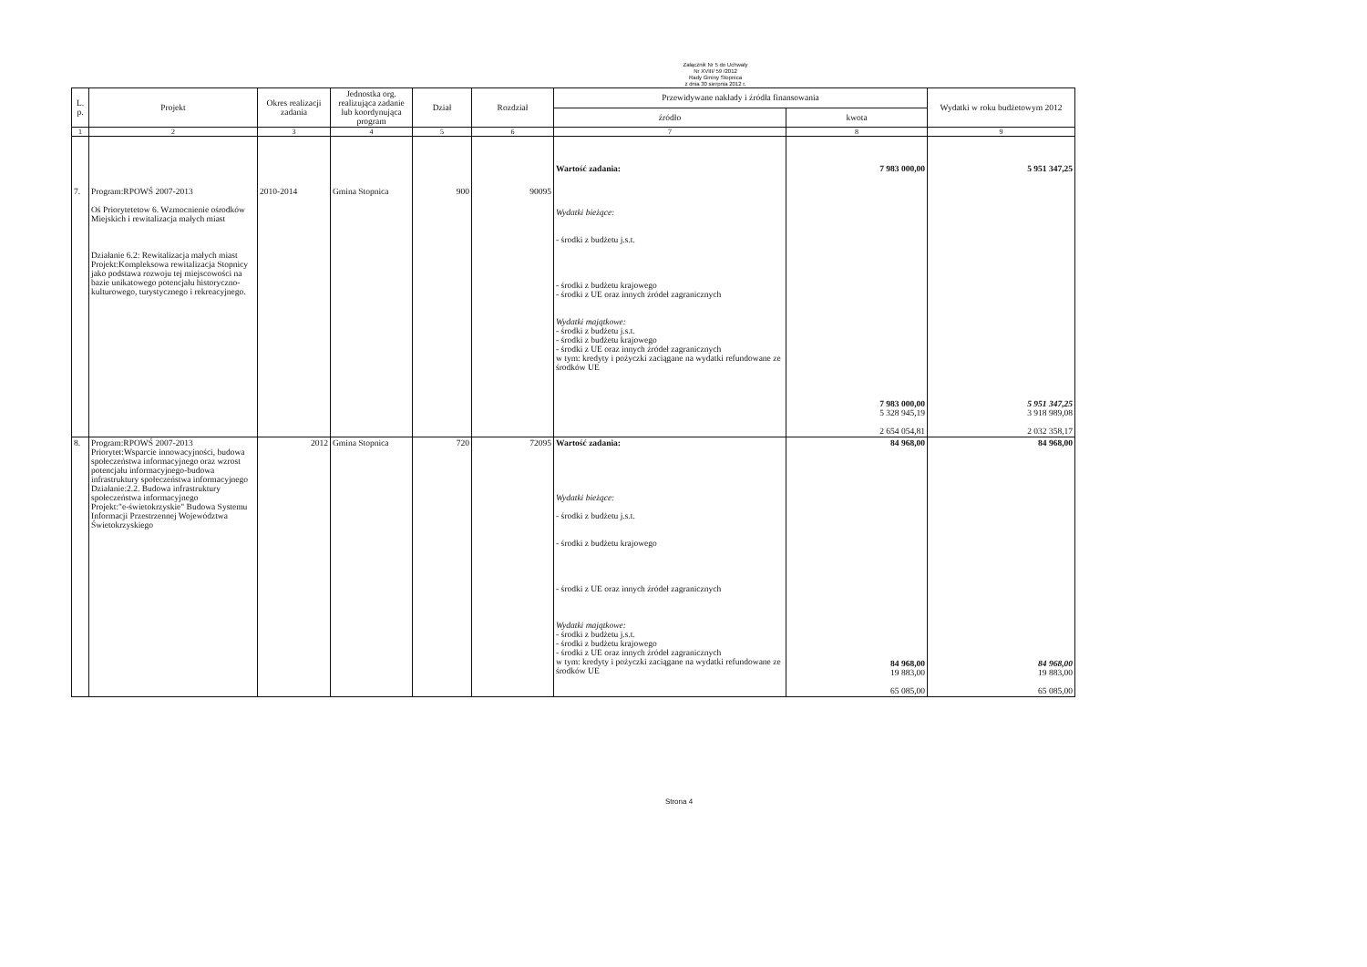Załącznik Nr 5 do Uchwały
Nr XVIII/ 59 /2012
Rady Gminy Stopnica
z dnia 30 sierpnia 2012 r.
| L. p. | Projekt | Okres realizacji zadania | Jednostka org. realizująca zadanie lub koordynująca program | Dział | Rozdział | Przewidywane nakłady i źródła finansowania | | Wydatki w roku budżetowym 2012 |
| --- | --- | --- | --- | --- | --- | --- | --- | --- |
| | | | | | | źródło | kwota | |
| 1 | 2 | 3 | 4 | 5 | 6 | 7 | 8 | 9 |
| 7. | Program:RPOWŚ 2007-2013 Oś Priorytetetow 6. Wzmocnienie ośrodków Miejskich i rewitalizacja małych miast Działanie 6.2: Rewitalizacja małych miast Projekt:Kompleksowa rewitalizacja Stopnicy jako podstawa rozwoju tej miejscowości na bazie unikatowego potencjału historyczno-kulturowego, turystycznego i rekreacyjnego. | 2010-2014 | Gmina Stopnica | 900 | 90095 | Wartość zadania: Wydatki bieżące: - środki z budżetu j.s.t. - środki z budżetu krajowego - środki z UE oraz innych źródeł zagranicznych Wydatki majątkowe: - środki z budżetu j.s.t. - środki z budżetu krajowego - środki z UE oraz innych źródeł zagranicznych w tym: kredyty i pożyczki zaciągane na wydatki refundowane ze środków UE | 7 983 000,00 7 983 000,00 5 328 945,19 2 654 054,81 | 5 951 347,25 5 951 347,25 3 918 989,08 2 032 358,17 |
| 8. | Program:RPOWŚ 2007-2013 Priorytet:Wsparcie innowacyjności, budowa społeczeństwa informacyjnego oraz wzrost potencjału informacyjnego-budowa infrastruktury społeczeństwa informacyjnego Działanie:2.2. Budowa infrastruktury społeczeństwa informacyjnego Projekt:"e-świetokrzyskie" Budowa Systemu Informacji Przestrzennej Województwa Świetokrzyskiego | 2012 | Gmina Stopnica | 720 | 72095 | Wartość zadania: Wydatki bieżące: - środki z budżetu j.s.t. - środki z budżetu krajowego - środki z UE oraz innych źródeł zagranicznych Wydatki majątkowe: - środki z budżetu j.s.t. - środki z budżetu krajowego - środki z UE oraz innych źródeł zagranicznych w tym: kredyty i pożyczki zaciągane na wydatki refundowane ze środków UE | 84 968,00 84 968,00 19 883,00 65 085,00 | 84 968,00 84 968,00 19 883,00 65 085,00 |
Strona 4